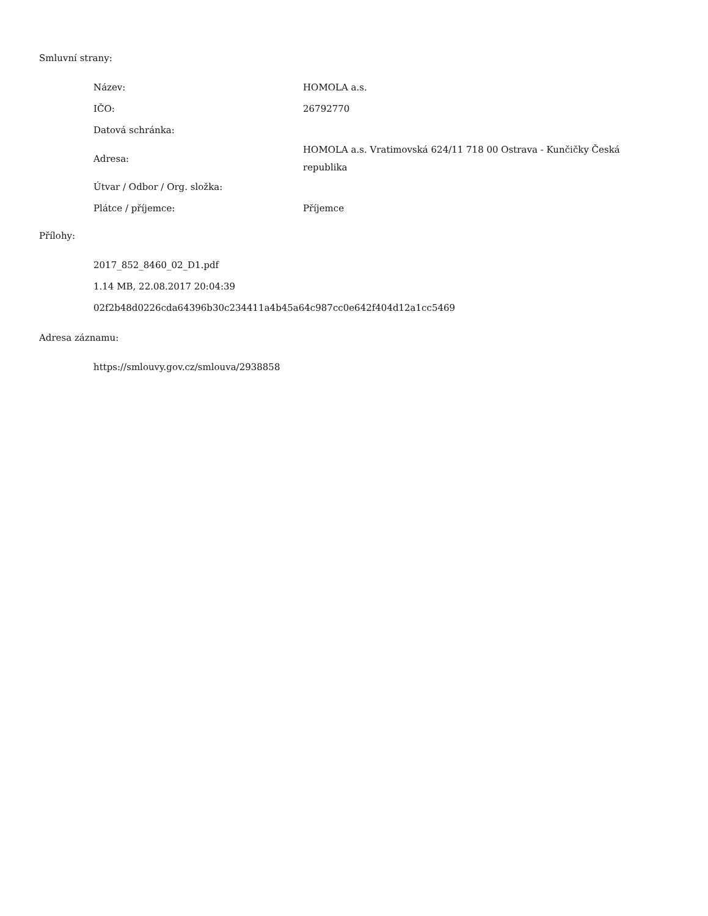Smluvní strany:
| Název: | HOMOLA a.s. |
| IČO: | 26792770 |
| Datová schránka: | |
| Adresa: | HOMOLA a.s. Vratimovská 624/11 718 00 Ostrava - Kunčičky Česká republika |
| Útvar / Odbor / Org. složka: | |
| Plátce / příjemce: | Příjemce |
Přílohy:
2017_852_8460_02_D1.pdf
1.14 MB, 22.08.2017 20:04:39
02f2b48d0226cda64396b30c234411a4b45a64c987cc0e642f404d12a1cc5469
Adresa záznamu:
https://smlouvy.gov.cz/smlouva/2938858